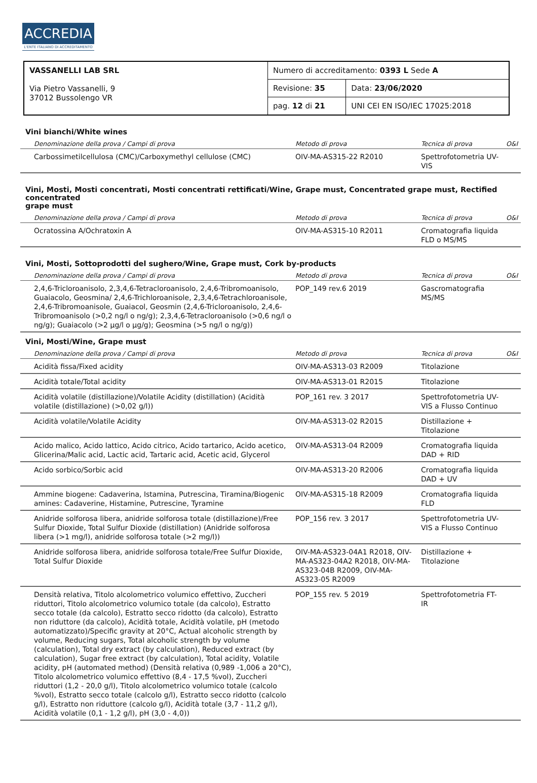ACCREDIA
L'ENTE ITALIANO DI ACCREDITAMENTO
| VASSANELLI LAB SRL Via Pietro Vassanelli, 9 37012 Bussolengo VR | Numero di accreditamento: 0393 L Sede A | |
| | Revisione: 35 | Data: 23/06/2020 |
| | pag. 12 di 21 | UNI CEI EN ISO/IEC 17025:2018 |
Vini bianchi/White wines
| Denominazione della prova / Campi di prova | Metodo di prova | Tecnica di prova | O&I |
| --- | --- | --- | --- |
| Carbossimetilcellulosa (CMC)/Carboxymethyl cellulose (CMC) | OIV-MA-AS315-22 R2010 | Spettrofotometria UV-VIS | |
Vini, Mosti, Mosti concentrati, Mosti concentrati rettificati/Wine, Grape must, Concentrated grape must, Rectified concentrated
grape must
| Denominazione della prova / Campi di prova | Metodo di prova | Tecnica di prova | O&I |
| --- | --- | --- | --- |
| Ocratossina A/Ochratoxin A | OIV-MA-AS315-10 R2011 | Cromatografia liquida FLD o MS/MS | |
Vini, Mosti, Sottoprodotti del sughero/Wine, Grape must, Cork by-products
| Denominazione della prova / Campi di prova | Metodo di prova | Tecnica di prova | O&I |
| --- | --- | --- | --- |
| 2,4,6-Tricloroanisolo, 2,3,4,6-Tetracloroanisolo, 2,4,6-Tribromoanisolo, Guaiacolo, Geosmina/ 2,4,6-Trichloroanisole, 2,3,4,6-Tetrachloroanisole, 2,4,6-Tribromoanisole, Guaiacol, Geosmin (2,4,6-Tricloroanisolo, 2,4,6-Tribromoanisolo (>0,2 ng/l o ng/g); 2,3,4,6-Tetracloroanisolo (>0,6 ng/l o ng/g); Guaiacolo (>2 µg/l o µg/g); Geosmina (>5 ng/l o ng/g)) | POP_149 rev.6 2019 | Gascromatografia MS/MS | |
Vini, Mosti/Wine, Grape must
| Denominazione della prova / Campi di prova | Metodo di prova | Tecnica di prova | O&I |
| --- | --- | --- | --- |
| Acidità fissa/Fixed acidity | OIV-MA-AS313-03 R2009 | Titolazione | |
| Acidità totale/Total acidity | OIV-MA-AS313-01 R2015 | Titolazione | |
| Acidità volatile (distillazione)/Volatile Acidity (distillation) (Acidità volatile (distillazione) (>0,02 g/l)) | POP_161 rev. 3 2017 | Spettrofotometria UV-VIS a Flusso Continuo | |
| Acidità volatile/Volatile Acidity | OIV-MA-AS313-02 R2015 | Distillazione + Titolazione | |
| Acido malico, Acido lattico, Acido citrico, Acido tartarico, Acido acetico, Glicerina/Malic acid, Lactic acid, Tartaric acid, Acetic acid, Glycerol | OIV-MA-AS313-04 R2009 | Cromatografia liquida DAD + RID | |
| Acido sorbico/Sorbic acid | OIV-MA-AS313-20 R2006 | Cromatografia liquida DAD + UV | |
| Ammine biogene: Cadaverina, Istamina, Putrescina, Tiramina/Biogenic amines: Cadaverine, Histamine, Putrescine, Tyramine | OIV-MA-AS315-18 R2009 | Cromatografia liquida FLD | |
| Anidride solforosa libera, anidride solforosa totale (distillazione)/Free Sulfur Dioxide, Total Sulfur Dioxide (distillation) (Anidride solforosa libera (>1 mg/l), anidride solforosa totale (>2 mg/l)) | POP_156 rev. 3 2017 | Spettrofotometria UV-VIS a Flusso Continuo | |
| Anidride solforosa libera, anidride solforosa totale/Free Sulfur Dioxide, Total Sulfur Dioxide | OIV-MA-AS323-04A1 R2018, OIV-MA-AS323-04A2 R2018, OIV-MA-AS323-04B R2009, OIV-MA-AS323-05 R2009 | Distillazione + Titolazione | |
| Densità relativa, Titolo alcolometrico volumico effettivo, Zuccheri riduttori, Titolo alcolometrico volumico totale (da calcolo), Estratto secco totale (da calcolo), Estratto secco ridotto (da calcolo), Estratto non riduttore (da calcolo), Acidità totale, Acidità volatile, pH (metodo automatizzato)/Specific gravity at 20°C, Actual alcoholic strength by volume, Reducing sugars, Total alcoholic strength by volume (calculation), Total dry extract (by calculation), Reduced extract (by calculation), Sugar free extract (by calculation), Total acidity, Volatile acidity, pH (automated method) (Densità relativa (0,989 -1,006 a 20°C), Titolo alcolometrico volumico effettivo (8,4 - 17,5 %vol), Zuccheri riduttori (1,2 - 20,0 g/l), Titolo alcolometrico volumico totale (calcolo %vol), Estratto secco totale (calcolo g/l), Estratto secco ridotto (calcolo g/l), Estratto non riduttore (calcolo g/l), Acidità totale (3,7 - 11,2 g/l), Acidità volatile (0,1 - 1,2 g/l), pH (3,0 - 4,0)) | POP_155 rev. 5 2019 | Spettrofotometria FT-IR | |